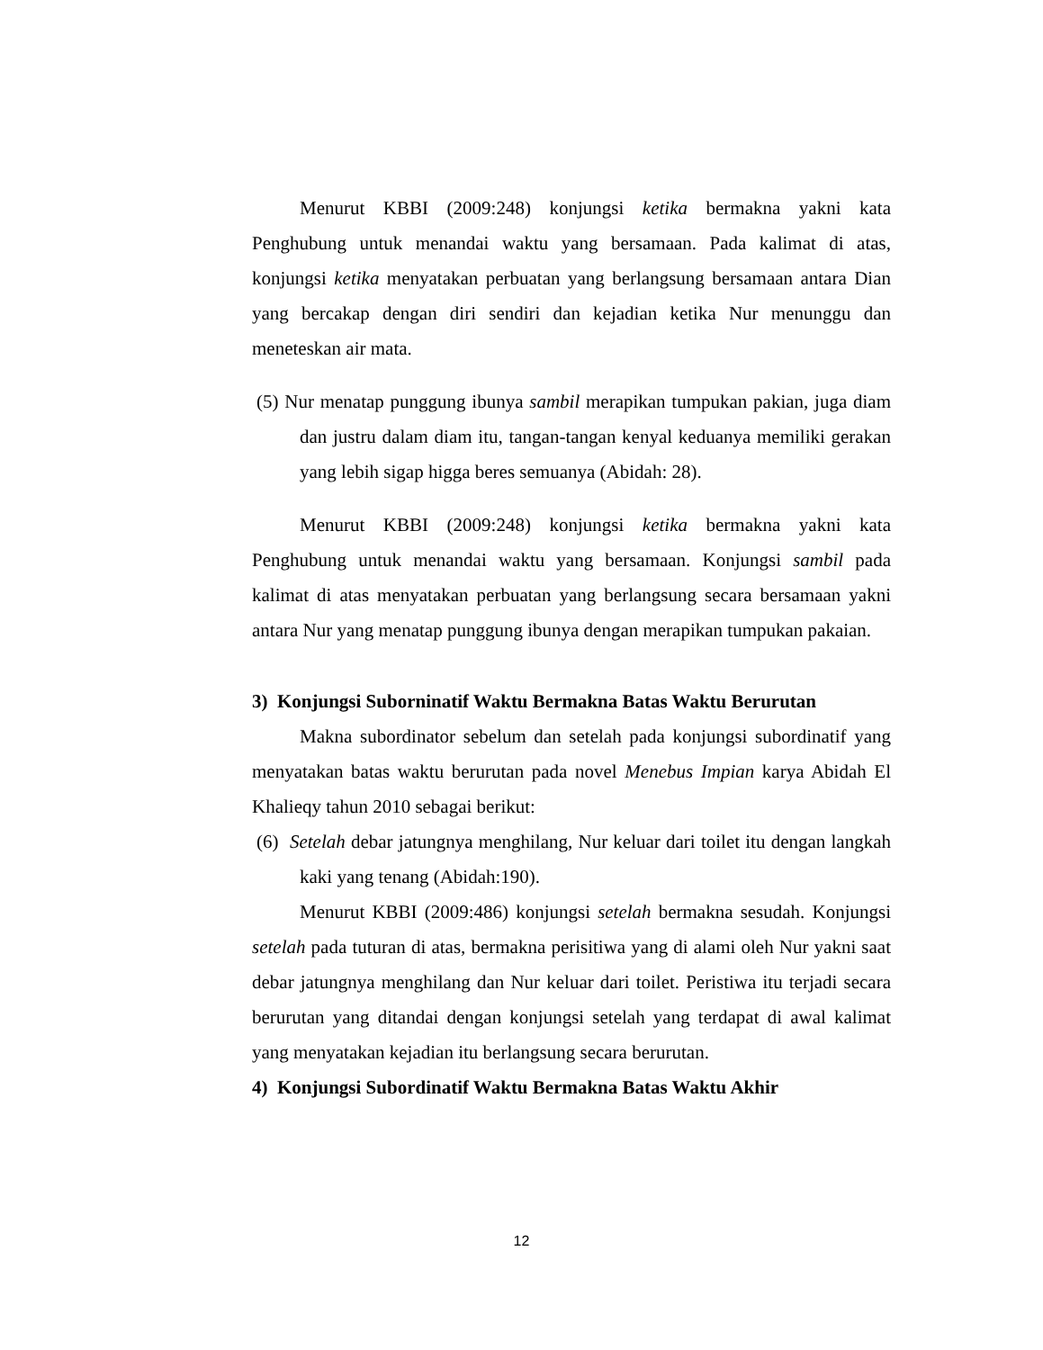Menurut KBBI (2009:248) konjungsi ketika bermakna yakni kata Penghubung untuk menandai waktu yang bersamaan. Pada kalimat di atas, konjungsi ketika menyatakan perbuatan yang berlangsung bersamaan antara Dian yang bercakap dengan diri sendiri dan kejadian ketika Nur menunggu dan meneteskan air mata.
(5) Nur menatap punggung ibunya sambil merapikan tumpukan pakian, juga diam dan justru dalam diam itu, tangan-tangan kenyal keduanya memiliki gerakan yang lebih sigap higga beres semuanya (Abidah: 28).
Menurut KBBI (2009:248) konjungsi ketika bermakna yakni kata Penghubung untuk menandai waktu yang bersamaan. Konjungsi sambil pada kalimat di atas menyatakan perbuatan yang berlangsung secara bersamaan yakni antara Nur yang menatap punggung ibunya dengan merapikan tumpukan pakaian.
3) Konjungsi Suborninatif Waktu Bermakna Batas Waktu Berurutan
Makna subordinator sebelum dan setelah pada konjungsi subordinatif yang menyatakan batas waktu berurutan pada novel Menebus Impian karya Abidah El Khalieqy tahun 2010 sebagai berikut:
(6) Setelah debar jatungnya menghilang, Nur keluar dari toilet itu dengan langkah kaki yang tenang (Abidah:190).
Menurut KBBI (2009:486) konjungsi setelah bermakna sesudah. Konjungsi setelah pada tuturan di atas, bermakna perisitiwa yang di alami oleh Nur yakni saat debar jatungnya menghilang dan Nur keluar dari toilet. Peristiwa itu terjadi secara berurutan yang ditandai dengan konjungsi setelah yang terdapat di awal kalimat yang menyatakan kejadian itu berlangsung secara berurutan.
4) Konjungsi Subordinatif Waktu Bermakna Batas Waktu Akhir
12